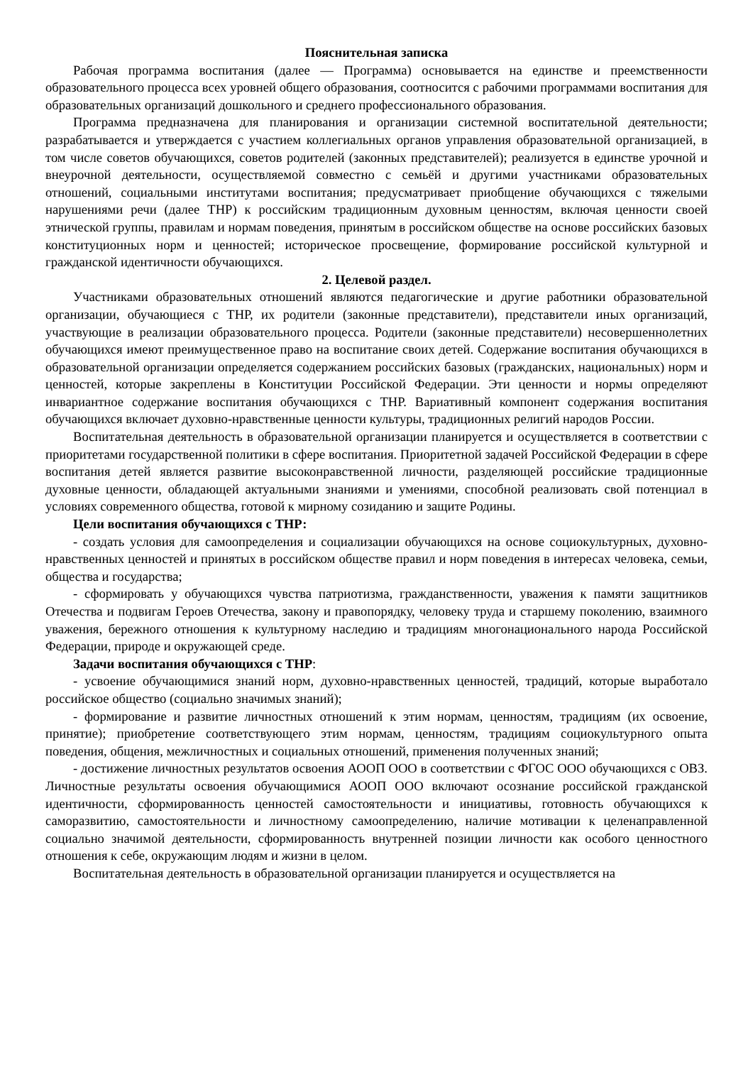Пояснительная записка
Рабочая программа воспитания (далее — Программа) основывается на единстве и преемственности образовательного процесса всех уровней общего образования, соотносится с рабочими программами воспитания для образовательных организаций дошкольного и среднего профессионального образования.
Программа предназначена для планирования и организации системной воспитательной деятельности; разрабатывается и утверждается с участием коллегиальных органов управления образовательной организацией, в том числе советов обучающихся, советов родителей (законных представителей); реализуется в единстве урочной и внеурочной деятельности, осуществляемой совместно с семьёй и другими участниками образовательных отношений, социальными институтами воспитания; предусматривает приобщение обучающихся с тяжелыми нарушениями речи (далее ТНР) к российским традиционным духовным ценностям, включая ценности своей этнической группы, правилам и нормам поведения, принятым в российском обществе на основе российских базовых конституционных норм и ценностей; историческое просвещение, формирование российской культурной и гражданской идентичности обучающихся.
2. Целевой раздел.
Участниками образовательных отношений являются педагогические и другие работники образовательной организации, обучающиеся с ТНР, их родители (законные представители), представители иных организаций, участвующие в реализации образовательного процесса. Родители (законные представители) несовершеннолетних обучающихся имеют преимущественное право на воспитание своих детей. Содержание воспитания обучающихся в образовательной организации определяется содержанием российских базовых (гражданских, национальных) норм и ценностей, которые закреплены в Конституции Российской Федерации. Эти ценности и нормы определяют инвариантное содержание воспитания обучающихся с ТНР. Вариативный компонент содержания воспитания обучающихся включает духовно-нравственные ценности культуры, традиционных религий народов России.
Воспитательная деятельность в образовательной организации планируется и осуществляется в соответствии с приоритетами государственной политики в сфере воспитания. Приоритетной задачей Российской Федерации в сфере воспитания детей является развитие высоконравственной личности, разделяющей российские традиционные духовные ценности, обладающей актуальными знаниями и умениями, способной реализовать свой потенциал в условиях современного общества, готовой к мирному созиданию и защите Родины.
Цели воспитания обучающихся с ТНР:
- создать условия для самоопределения и социализации обучающихся на основе социокультурных, духовно-нравственных ценностей и принятых в российском обществе правил и норм поведения в интересах человека, семьи, общества и государства;
- сформировать у обучающихся чувства патриотизма, гражданственности, уважения к памяти защитников Отечества и подвигам Героев Отечества, закону и правопорядку, человеку труда и старшему поколению, взаимного уважения, бережного отношения к культурному наследию и традициям многонационального народа Российской Федерации, природе и окружающей среде.
Задачи воспитания обучающихся с ТНР:
- усвоение обучающимися знаний норм, духовно-нравственных ценностей, традиций, которые выработало российское общество (социально значимых знаний);
- формирование и развитие личностных отношений к этим нормам, ценностям, традициям (их освоение, принятие); приобретение соответствующего этим нормам, ценностям, традициям социокультурного опыта поведения, общения, межличностных и социальных отношений, применения полученных знаний;
- достижение личностных результатов освоения АООП ООО в соответствии с ФГОС ООО обучающихся с ОВЗ. Личностные результаты освоения обучающимися АООП ООО включают осознание российской гражданской идентичности, сформированность ценностей самостоятельности и инициативы, готовность обучающихся к саморазвитию, самостоятельности и личностному самоопределению, наличие мотивации к целенаправленной социально значимой деятельности, сформированность внутренней позиции личности как особого ценностного отношения к себе, окружающим людям и жизни в целом.
Воспитательная деятельность в образовательной организации планируется и осуществляется на